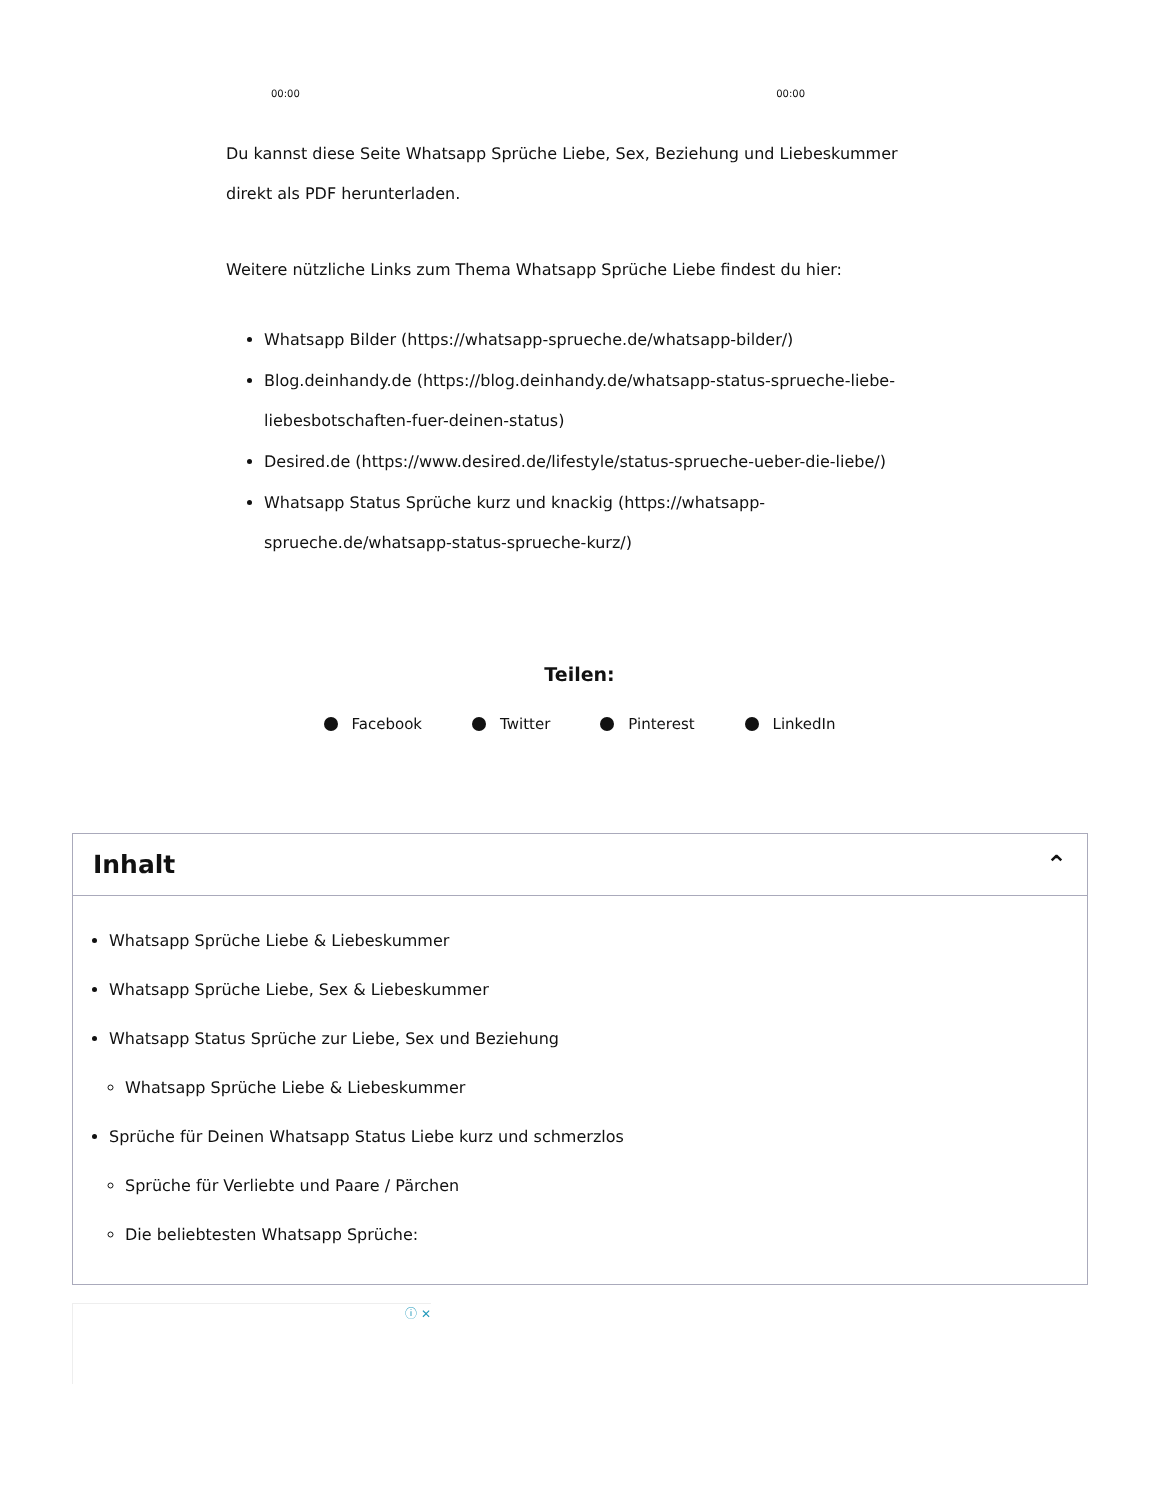00:00 00:00
Du kannst diese Seite Whatsapp Sprüche Liebe, Sex, Beziehung und Liebeskummer direkt als PDF herunterladen.
Weitere nützliche Links zum Thema Whatsapp Sprüche Liebe findest du hier:
Whatsapp Bilder (https://whatsapp-sprueche.de/whatsapp-bilder/)
Blog.deinhandy.de (https://blog.deinhandy.de/whatsapp-status-sprueche-liebe-liebesbotschaften-fuer-deinen-status)
Desired.de (https://www.desired.de/lifestyle/status-sprueche-ueber-die-liebe/)
Whatsapp Status Sprüche kurz und knackig (https://whatsapp-sprueche.de/whatsapp-status-sprueche-kurz/)
Teilen:
Facebook Twitter Pinterest LinkedIn
Inhalt ⌃
Whatsapp Sprüche Liebe & Liebeskummer
Whatsapp Sprüche Liebe, Sex & Liebeskummer
Whatsapp Status Sprüche zur Liebe, Sex und Beziehung
Whatsapp Sprüche Liebe & Liebeskummer
Sprüche für Deinen Whatsapp Status Liebe kurz und schmerzlos
Sprüche für Verliebte und Paare / Pärchen
Die beliebtesten Whatsapp Sprüche:
ⓘ ✕